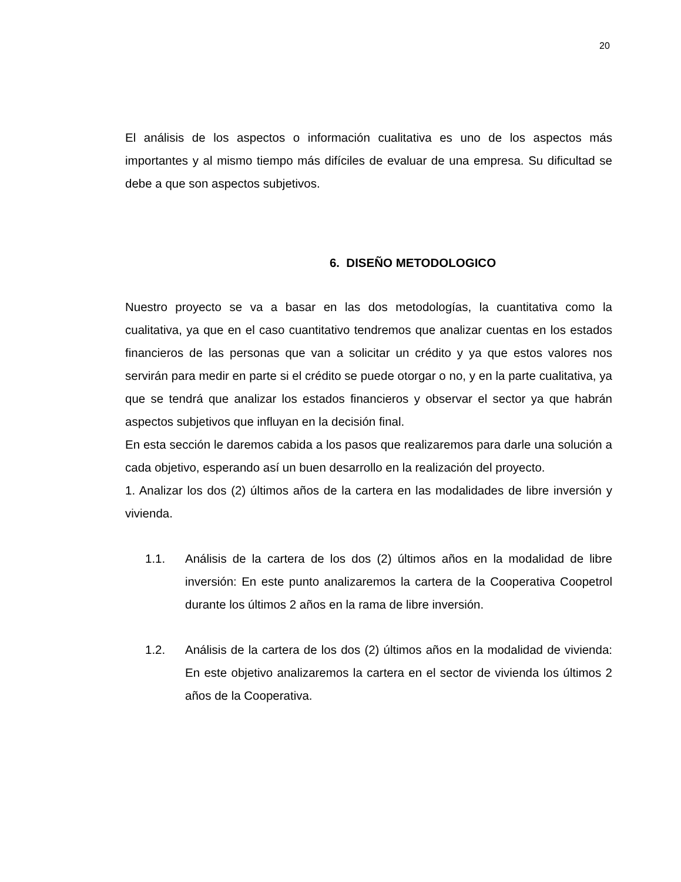20
El análisis de los aspectos o información cualitativa es uno de los aspectos más importantes y al mismo tiempo más difíciles de evaluar de una empresa. Su dificultad se debe a que son aspectos subjetivos.
6. DISEÑO METODOLOGICO
Nuestro proyecto se va a basar en las dos metodologías, la cuantitativa como la cualitativa, ya que en el caso cuantitativo tendremos que analizar cuentas en los estados financieros de las personas que van a solicitar un crédito y ya que estos valores nos servirán para medir en parte si el crédito se puede otorgar o no, y en la parte cualitativa, ya que se tendrá que analizar los estados financieros y observar el sector ya que habrán aspectos subjetivos que influyan en la decisión final.
En esta sección le daremos cabida a los pasos que realizaremos para darle una solución a cada objetivo, esperando así un buen desarrollo en la realización del proyecto.
1. Analizar los dos (2) últimos años de la cartera en las modalidades de libre inversión y vivienda.
1.1. Análisis de la cartera de los dos (2) últimos años en la modalidad de libre inversión: En este punto analizaremos la cartera de la Cooperativa Coopetrol durante los últimos 2 años en la rama de libre inversión.
1.2. Análisis de la cartera de los dos (2) últimos años en la modalidad de vivienda: En este objetivo analizaremos la cartera en el sector de vivienda los últimos 2 años de la Cooperativa.